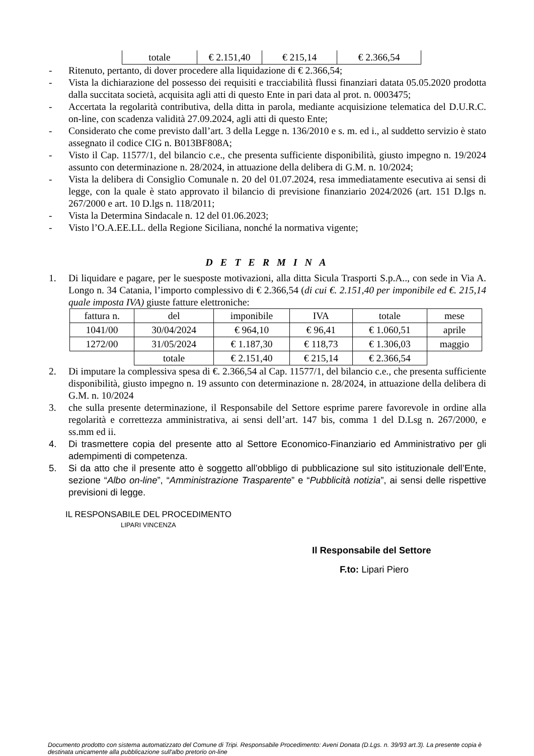| totale | € 2.151,40 | € 215,14 | € 2.366,54 |
- Ritenuto, pertanto, di dover procedere alla liquidazione di € 2.366,54;
- Vista la dichiarazione del possesso dei requisiti e tracciabilità flussi finanziari datata 05.05.2020 prodotta dalla succitata società, acquisita agli atti di questo Ente in pari data al prot. n. 0003475;
- Accertata la regolarità contributiva, della ditta in parola, mediante acquisizione telematica del D.U.R.C. on-line, con scadenza validità 27.09.2024, agli atti di questo Ente;
- Considerato che come previsto dall’art. 3 della Legge n. 136/2010 e s. m. ed i., al suddetto servizio è stato assegnato il codice CIG n. B013BF808A;
- Visto il Cap. 11577/1, del bilancio c.e., che presenta sufficiente disponibilità, giusto impegno n. 19/2024 assunto con determinazione n. 28/2024, in attuazione della delibera di G.M. n. 10/2024;
- Vista la delibera di Consiglio Comunale n. 20 del 01.07.2024, resa immediatamente esecutiva ai sensi di legge, con la quale è stato approvato il bilancio di previsione finanziario 2024/2026 (art. 151 D.lgs n. 267/2000 e art. 10 D.lgs n. 118/2011;
- Vista la Determina Sindacale n. 12 del 01.06.2023;
- Visto l’O.A.EE.LL. della Regione Siciliana, nonché la normativa vigente;
D E T E R M I N A
1. Di liquidare e pagare, per le suesposte motivazioni, alla ditta Sicula Trasporti S.p.A.., con sede in Via A. Longo n. 34 Catania, l’importo complessivo di € 2.366,54 (di cui €. 2.151,40 per imponibile ed €. 215,14 quale imposta IVA) giuste fatture elettroniche:
| fattura n. | del | imponibile | IVA | totale | mese |
| 1041/00 | 30/04/2024 | € 964,10 | € 96,41 | € 1.060,51 | aprile |
| 1272/00 | 31/05/2024 | € 1.187,30 | € 118,73 | € 1.306,03 | maggio |
| | totale | € 2.151,40 | € 215,14 | € 2.366,54 | |
2. Di imputare la complessiva spesa di €. 2.366,54 al Cap. 11577/1, del bilancio c.e., che presenta sufficiente disponibilità, giusto impegno n. 19 assunto con determinazione n. 28/2024, in attuazione della delibera di G.M. n. 10/2024
3. che sulla presente determinazione, il Responsabile del Settore esprime parere favorevole in ordine alla regolarità e correttezza amministrativa, ai sensi dell’art. 147 bis, comma 1 del D.Lsg n. 267/2000, e ss.mm ed ii.
4. Di trasmettere copia del presente atto al Settore Economico-Finanziario ed Amministrativo per gli adempimenti di competenza.
5. Si da atto che il presente atto è soggetto all’obbligo di pubblicazione sul sito istituzionale dell’Ente, sezione “Albo on-line”, “Amministrazione Trasparente” e “Pubblicità notizia”, ai sensi delle rispettive previsioni di legge.
IL RESPONSABILE DEL PROCEDIMENTO
LIPARI VINCENZA
Il Responsabile del Settore
F.to: Lipari Piero
Documento prodotto con sistema automatizzato del Comune di Tripi. Responsabile Procedimento: Aveni Donata (D.Lgs. n. 39/93 art.3). La presente copia è destinata unicamente alla pubblicazione sull'albo pretorio on-line